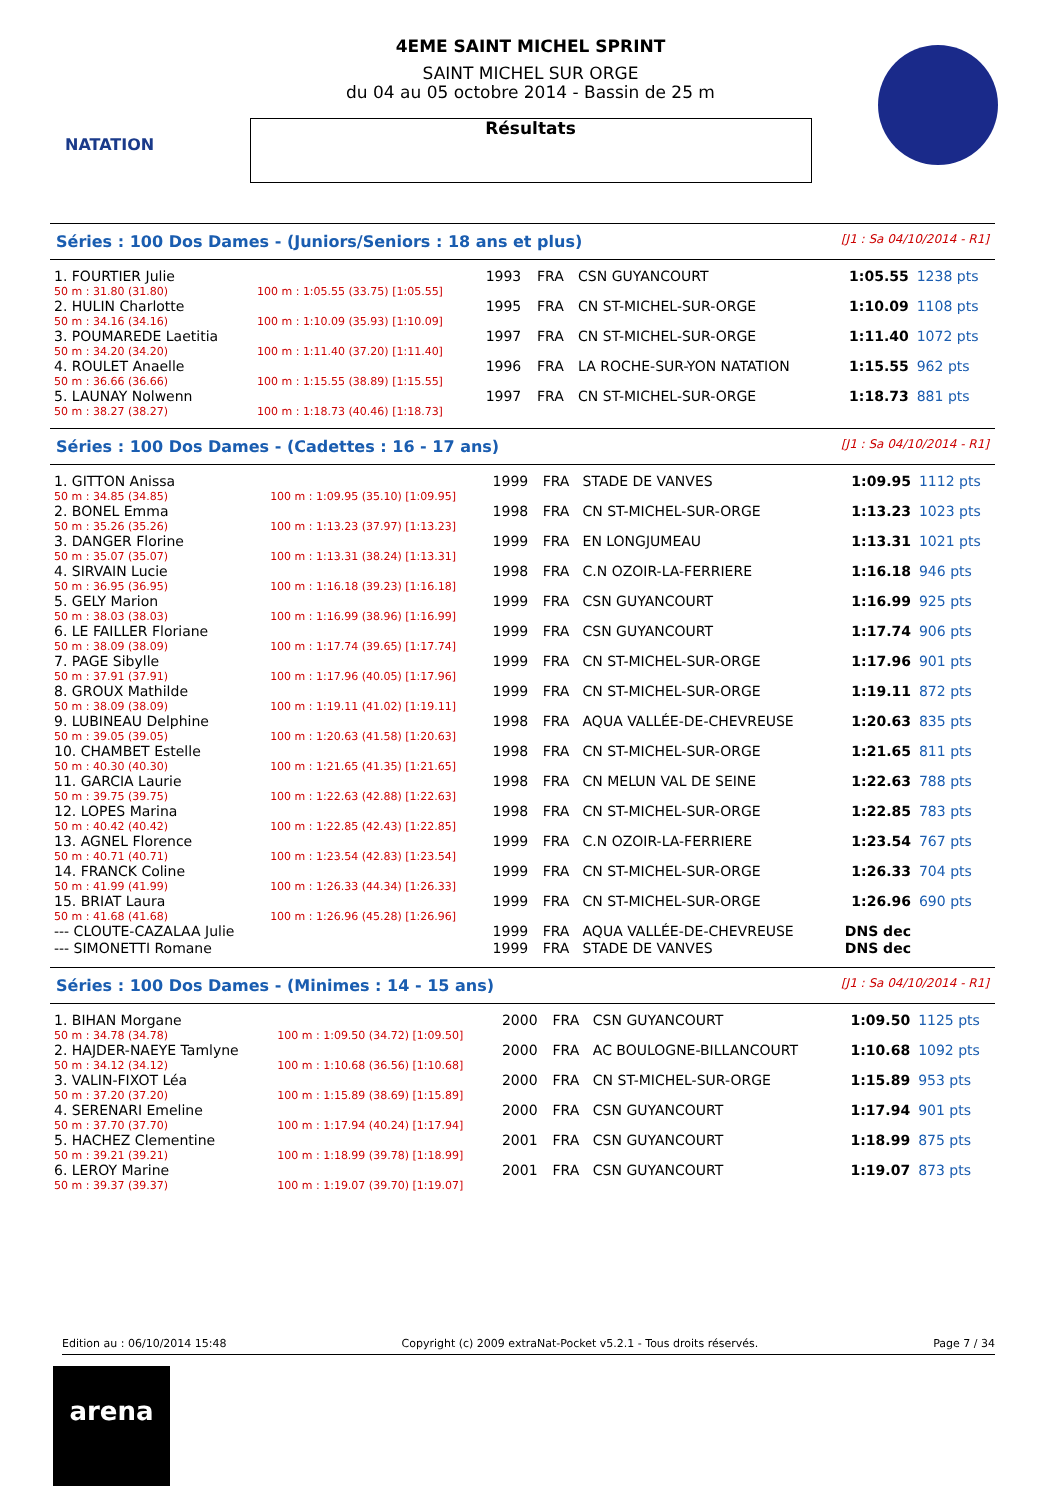NATATION
4EME SAINT MICHEL SPRINT
SAINT MICHEL SUR ORGE
du 04 au 05 octobre 2014 - Bassin de 25 m
Résultats
Séries : 100 Dos Dames - (Juniors/Seniors : 18 ans et plus) [J1 : Sa 04/10/2014 - R1]
| 1. FOURTIER Julie | | 1993 | FRA | CSN GUYANCOURT | 1:05.55 | 1238 pts |
| 50 m : 31.80 (31.80) | 100 m : 1:05.55 (33.75) [1:05.55] | | | | | |
| 2. HULIN Charlotte | | 1995 | FRA | CN ST-MICHEL-SUR-ORGE | 1:10.09 | 1108 pts |
| 50 m : 34.16 (34.16) | 100 m : 1:10.09 (35.93) [1:10.09] | | | | | |
| 3. POUMAREDE Laetitia | | 1997 | FRA | CN ST-MICHEL-SUR-ORGE | 1:11.40 | 1072 pts |
| 50 m : 34.20 (34.20) | 100 m : 1:11.40 (37.20) [1:11.40] | | | | | |
| 4. ROULET Anaelle | | 1996 | FRA | LA ROCHE-SUR-YON NATATION | 1:15.55 | 962 pts |
| 50 m : 36.66 (36.66) | 100 m : 1:15.55 (38.89) [1:15.55] | | | | | |
| 5. LAUNAY Nolwenn | | 1997 | FRA | CN ST-MICHEL-SUR-ORGE | 1:18.73 | 881 pts |
| 50 m : 38.27 (38.27) | 100 m : 1:18.73 (40.46) [1:18.73] | | | | | |
Séries : 100 Dos Dames - (Cadettes : 16 - 17 ans) [J1 : Sa 04/10/2014 - R1]
| 1. GITTON Anissa | | 1999 | FRA | STADE DE VANVES | 1:09.95 | 1112 pts |
| 50 m : 34.85 (34.85) | 100 m : 1:09.95 (35.10) [1:09.95] | | | | | |
| 2. BONEL Emma | | 1998 | FRA | CN ST-MICHEL-SUR-ORGE | 1:13.23 | 1023 pts |
| 50 m : 35.26 (35.26) | 100 m : 1:13.23 (37.97) [1:13.23] | | | | | |
| 3. DANGER Florine | | 1999 | FRA | EN LONGJUMEAU | 1:13.31 | 1021 pts |
| 50 m : 35.07 (35.07) | 100 m : 1:13.31 (38.24) [1:13.31] | | | | | |
| 4. SIRVAIN Lucie | | 1998 | FRA | C.N OZOIR-LA-FERRIERE | 1:16.18 | 946 pts |
| 50 m : 36.95 (36.95) | 100 m : 1:16.18 (39.23) [1:16.18] | | | | | |
| 5. GELY Marion | | 1999 | FRA | CSN GUYANCOURT | 1:16.99 | 925 pts |
| 50 m : 38.03 (38.03) | 100 m : 1:16.99 (38.96) [1:16.99] | | | | | |
| 6. LE FAILLER Floriane | | 1999 | FRA | CSN GUYANCOURT | 1:17.74 | 906 pts |
| 50 m : 38.09 (38.09) | 100 m : 1:17.74 (39.65) [1:17.74] | | | | | |
| 7. PAGE Sibylle | | 1999 | FRA | CN ST-MICHEL-SUR-ORGE | 1:17.96 | 901 pts |
| 50 m : 37.91 (37.91) | 100 m : 1:17.96 (40.05) [1:17.96] | | | | | |
| 8. GROUX Mathilde | | 1999 | FRA | CN ST-MICHEL-SUR-ORGE | 1:19.11 | 872 pts |
| 50 m : 38.09 (38.09) | 100 m : 1:19.11 (41.02) [1:19.11] | | | | | |
| 9. LUBINEAU Delphine | | 1998 | FRA | AQUA VALLÉE-DE-CHEVREUSE | 1:20.63 | 835 pts |
| 50 m : 39.05 (39.05) | 100 m : 1:20.63 (41.58) [1:20.63] | | | | | |
| 10. CHAMBET Estelle | | 1998 | FRA | CN ST-MICHEL-SUR-ORGE | 1:21.65 | 811 pts |
| 50 m : 40.30 (40.30) | 100 m : 1:21.65 (41.35) [1:21.65] | | | | | |
| 11. GARCIA Laurie | | 1998 | FRA | CN MELUN VAL DE SEINE | 1:22.63 | 788 pts |
| 50 m : 39.75 (39.75) | 100 m : 1:22.63 (42.88) [1:22.63] | | | | | |
| 12. LOPES Marina | | 1998 | FRA | CN ST-MICHEL-SUR-ORGE | 1:22.85 | 783 pts |
| 50 m : 40.42 (40.42) | 100 m : 1:22.85 (42.43) [1:22.85] | | | | | |
| 13. AGNEL Florence | | 1999 | FRA | C.N OZOIR-LA-FERRIERE | 1:23.54 | 767 pts |
| 50 m : 40.71 (40.71) | 100 m : 1:23.54 (42.83) [1:23.54] | | | | | |
| 14. FRANCK Coline | | 1999 | FRA | CN ST-MICHEL-SUR-ORGE | 1:26.33 | 704 pts |
| 50 m : 41.99 (41.99) | 100 m : 1:26.33 (44.34) [1:26.33] | | | | | |
| 15. BRIAT Laura | | 1999 | FRA | CN ST-MICHEL-SUR-ORGE | 1:26.96 | 690 pts |
| 50 m : 41.68 (41.68) | 100 m : 1:26.96 (45.28) [1:26.96] | | | | | |
| --- CLOUTE-CAZALAA Julie | | 1999 | FRA | AQUA VALLÉE-DE-CHEVREUSE | DNS dec | |
| --- SIMONETTI Romane | | 1999 | FRA | STADE DE VANVES | DNS dec | |
Séries : 100 Dos Dames - (Minimes : 14 - 15 ans) [J1 : Sa 04/10/2014 - R1]
| 1. BIHAN Morgane | | 2000 | FRA | CSN GUYANCOURT | 1:09.50 | 1125 pts |
| 50 m : 34.78 (34.78) | 100 m : 1:09.50 (34.72) [1:09.50] | | | | | |
| 2. HAJDER-NAEYE Tamlyne | | 2000 | FRA | AC BOULOGNE-BILLANCOURT | 1:10.68 | 1092 pts |
| 50 m : 34.12 (34.12) | 100 m : 1:10.68 (36.56) [1:10.68] | | | | | |
| 3. VALIN-FIXOT Léa | | 2000 | FRA | CN ST-MICHEL-SUR-ORGE | 1:15.89 | 953 pts |
| 50 m : 37.20 (37.20) | 100 m : 1:15.89 (38.69) [1:15.89] | | | | | |
| 4. SERENARI Emeline | | 2000 | FRA | CSN GUYANCOURT | 1:17.94 | 901 pts |
| 50 m : 37.70 (37.70) | 100 m : 1:17.94 (40.24) [1:17.94] | | | | | |
| 5. HACHEZ Clementine | | 2001 | FRA | CSN GUYANCOURT | 1:18.99 | 875 pts |
| 50 m : 39.21 (39.21) | 100 m : 1:18.99 (39.78) [1:18.99] | | | | | |
| 6. LEROY Marine | | 2001 | FRA | CSN GUYANCOURT | 1:19.07 | 873 pts |
| 50 m : 39.37 (39.37) | 100 m : 1:19.07 (39.70) [1:19.07] | | | | | |
Edition au : 06/10/2014 15:48 Copyright (c) 2009 extraNat-Pocket v5.2.1 - Tous droits réservés. Page 7 / 34
arena